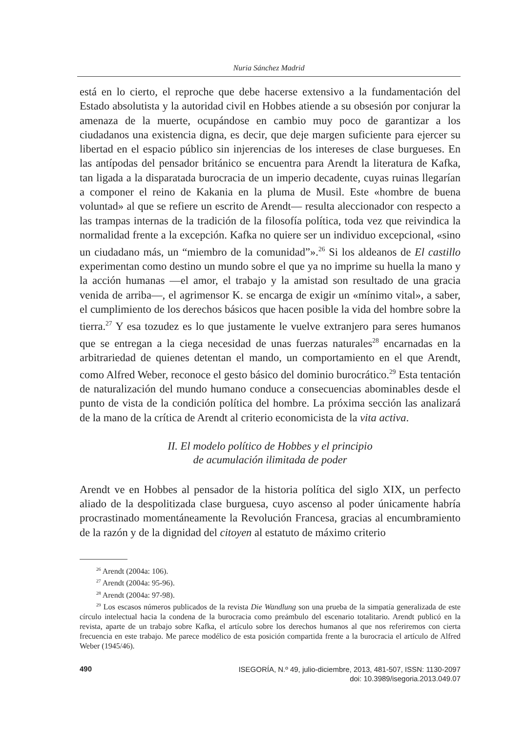Nuria Sánchez Madrid
está en lo cierto, el reproche que debe hacerse extensivo a la fundamentación del Estado absolutista y la autoridad civil en Hobbes atiende a su obsesión por conjurar la amenaza de la muerte, ocupándose en cambio muy poco de garantizar a los ciudadanos una existencia digna, es decir, que deje margen suficiente para ejercer su libertad en el espacio público sin injerencias de los intereses de clase burgueses. En las antípodas del pensador británico se encuentra para Arendt la literatura de Kafka, tan ligada a la disparatada burocracia de un imperio decadente, cuyas ruinas llegarían a componer el reino de Kakania en la pluma de Musil. Este «hombre de buena voluntad» al que se refiere un escrito de Arendt— resulta aleccionador con respecto a las trampas internas de la tradición de la filosofía política, toda vez que reivindica la normalidad frente a la excepción. Kafka no quiere ser un individuo excepcional, «sino un ciudadano más, un “miembro de la comunidad”».<sup>26</sup> Si los aldeanos de El castillo experimentan como destino un mundo sobre el que ya no imprime su huella la mano y la acción humanas —el amor, el trabajo y la amistad son resultado de una gracia venida de arriba—, el agrimensor K. se encarga de exigir un «mínimo vital», a saber, el cumplimiento de los derechos básicos que hacen posible la vida del hombre sobre la tierra.<sup>27</sup> Y esa tozudez es lo que justamente le vuelve extranjero para seres humanos que se entregan a la ciega necesidad de unas fuerzas naturales<sup>28</sup> encarnadas en la arbitrariedad de quienes detentan el mando, un comportamiento en el que Arendt, como Alfred Weber, reconoce el gesto básico del dominio burocrático.<sup>29</sup> Esta tentación de naturalización del mundo humano conduce a consecuencias abominables desde el punto de vista de la condición política del hombre. La próxima sección las analizará de la mano de la crítica de Arendt al criterio economicista de la vita activa.
II. El modelo político de Hobbes y el principio
de acumulación ilimitada de poder
Arendt ve en Hobbes al pensador de la historia política del siglo XIX, un perfecto aliado de la despolitizada clase burguesa, cuyo ascenso al poder únicamente habría procrastinado momentáneamente la Revolución Francesa, gracias al encumbramiento de la razón y de la dignidad del citoyen al estatuto de máximo criterio
<sup>26</sup> Arendt (2004a: 106).
<sup>27</sup> Arendt (2004a: 95-96).
<sup>28</sup> Arendt (2004a: 97-98).
<sup>29</sup> Los escasos números publicados de la revista Die Wandlung son una prueba de la simpatía generalizada de este círculo intelectual hacia la condena de la burocracia como preámbulo del escenario totalitario. Arendt publicó en la revista, aparte de un trabajo sobre Kafka, el artículo sobre los derechos humanos al que nos referiremos con cierta frecuencia en este trabajo. Me parece modélico de esta posición compartida frente a la burocracia el artículo de Alfred Weber (1945/46).
490
ISEGORÍA, N.º 49, julio-diciembre, 2013, 481-507, ISSN: 1130-2097
doi: 10.3989/isegoria.2013.049.07